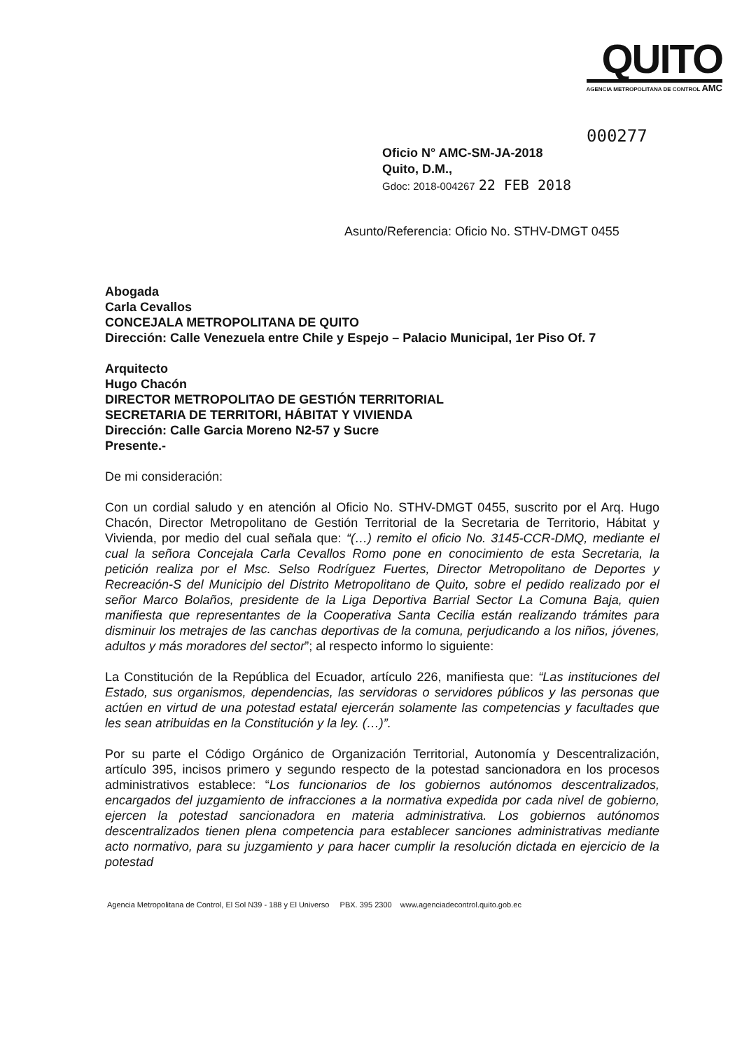QUITO
AGENCIA METROPOLITANA DE CONTROL AMC
000277
Oficio N° AMC-SM-JA-2018
Quito, D.M.,
Gdoc: 2018-004267 22 FEB 2018
Asunto/Referencia: Oficio No. STHV-DMGT 0455
Abogada
Carla Cevallos
CONCEJALA METROPOLITANA DE QUITO
Dirección: Calle Venezuela entre Chile y Espejo – Palacio Municipal, 1er Piso Of. 7
Arquitecto
Hugo Chacón
DIRECTOR METROPOLITAO DE GESTIÓN TERRITORIAL
SECRETARIA DE TERRITORI, HÁBITAT Y VIVIENDA
Dirección: Calle Garcia Moreno N2-57 y Sucre
Presente.-
De mi consideración:
Con un cordial saludo y en atención al Oficio No. STHV-DMGT 0455, suscrito por el Arq. Hugo Chacón, Director Metropolitano de Gestión Territorial de la Secretaria de Territorio, Hábitat y Vivienda, por medio del cual señala que: “(…) remito el oficio No. 3145-CCR-DMQ, mediante el cual la señora Concejala Carla Cevallos Romo pone en conocimiento de esta Secretaria, la petición realiza por el Msc. Selso Rodríguez Fuertes, Director Metropolitano de Deportes y Recreación-S del Municipio del Distrito Metropolitano de Quito, sobre el pedido realizado por el señor Marco Bolaños, presidente de la Liga Deportiva Barrial Sector La Comuna Baja, quien manifiesta que representantes de la Cooperativa Santa Cecilia están realizando trámites para disminuir los metrajes de las canchas deportivas de la comuna, perjudicando a los niños, jóvenes, adultos y más moradores del sector”; al respecto informo lo siguiente:
La Constitución de la República del Ecuador, artículo 226, manifiesta que: “Las instituciones del Estado, sus organismos, dependencias, las servidoras o servidores públicos y las personas que actúen en virtud de una potestad estatal ejercerán solamente las competencias y facultades que les sean atribuidas en la Constitución y la ley. (…)”.
Por su parte el Código Orgánico de Organización Territorial, Autonomía y Descentralización, artículo 395, incisos primero y segundo respecto de la potestad sancionadora en los procesos administrativos establece: “Los funcionarios de los gobiernos autónomos descentralizados, encargados del juzgamiento de infracciones a la normativa expedida por cada nivel de gobierno, ejercen la potestad sancionadora en materia administrativa. Los gobiernos autónomos descentralizados tienen plena competencia para establecer sanciones administrativas mediante acto normativo, para su juzgamiento y para hacer cumplir la resolución dictada en ejercicio de la potestad
Agencia Metropolitana de Control, El Sol N39 - 188 y El Universo PBX. 395 2300 www.agenciadecontrol.quito.gob.ec